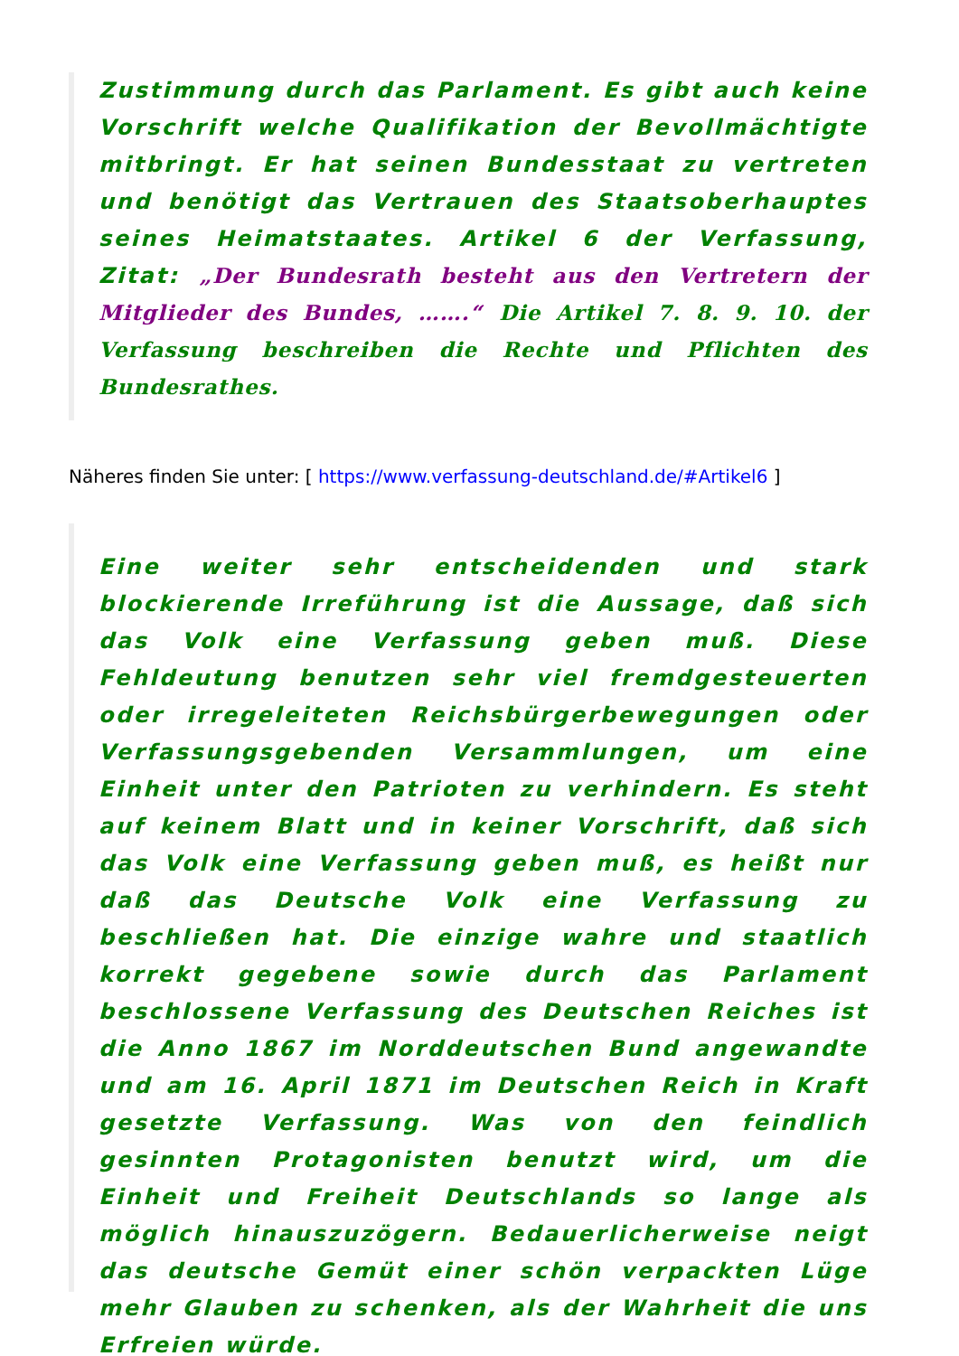Zustimmung durch das Parlament. Es gibt auch keine Vorschrift welche Qualifikation der Bevollmächtigte mitbringt. Er hat seinen Bundesstaat zu vertreten und benötigt das Vertrauen des Staatsoberhauptes seines Heimatstaates. Artikel 6 der Verfassung, Zitat: „Der Bundesrath besteht aus den Vertretern der Mitglieder des Bundes, …….“ Die Artikel 7. 8. 9. 10. der Verfassung beschreiben die Rechte und Pflichten des Bundesrathes.
Näheres finden Sie unter: [ https://www.verfassung-deutschland.de/#Artikel6 ]
Eine weiter sehr entscheidenden und stark blockierende Irreführung ist die Aussage, daß sich das Volk eine Verfassung geben muß. Diese Fehldeutung benutzen sehr viel fremdgesteuerten oder irregeleiteten Reichsbürgerbewegungen oder Verfassungsgebenden Versammlungen, um eine Einheit unter den Patrioten zu verhindern. Es steht auf keinem Blatt und in keiner Vorschrift, daß sich das Volk eine Verfassung geben muß, es heißt nur daß das Deutsche Volk eine Verfassung zu beschließen hat. Die einzige wahre und staatlich korrekt gegebene sowie durch das Parlament beschlossene Verfassung des Deutschen Reiches ist die Anno 1867 im Norddeutschen Bund angewandte und am 16. April 1871 im Deutschen Reich in Kraft gesetzte Verfassung. Was von den feindlich gesinnten Protagonisten benutzt wird, um die Einheit und Freiheit Deutschlands so lange als möglich hinauszuzögern. Bedauerlicherweise neigt das deutsche Gemüt einer schön verpackten Lüge mehr Glauben zu schenken, als der Wahrheit die uns Erfreien würde.